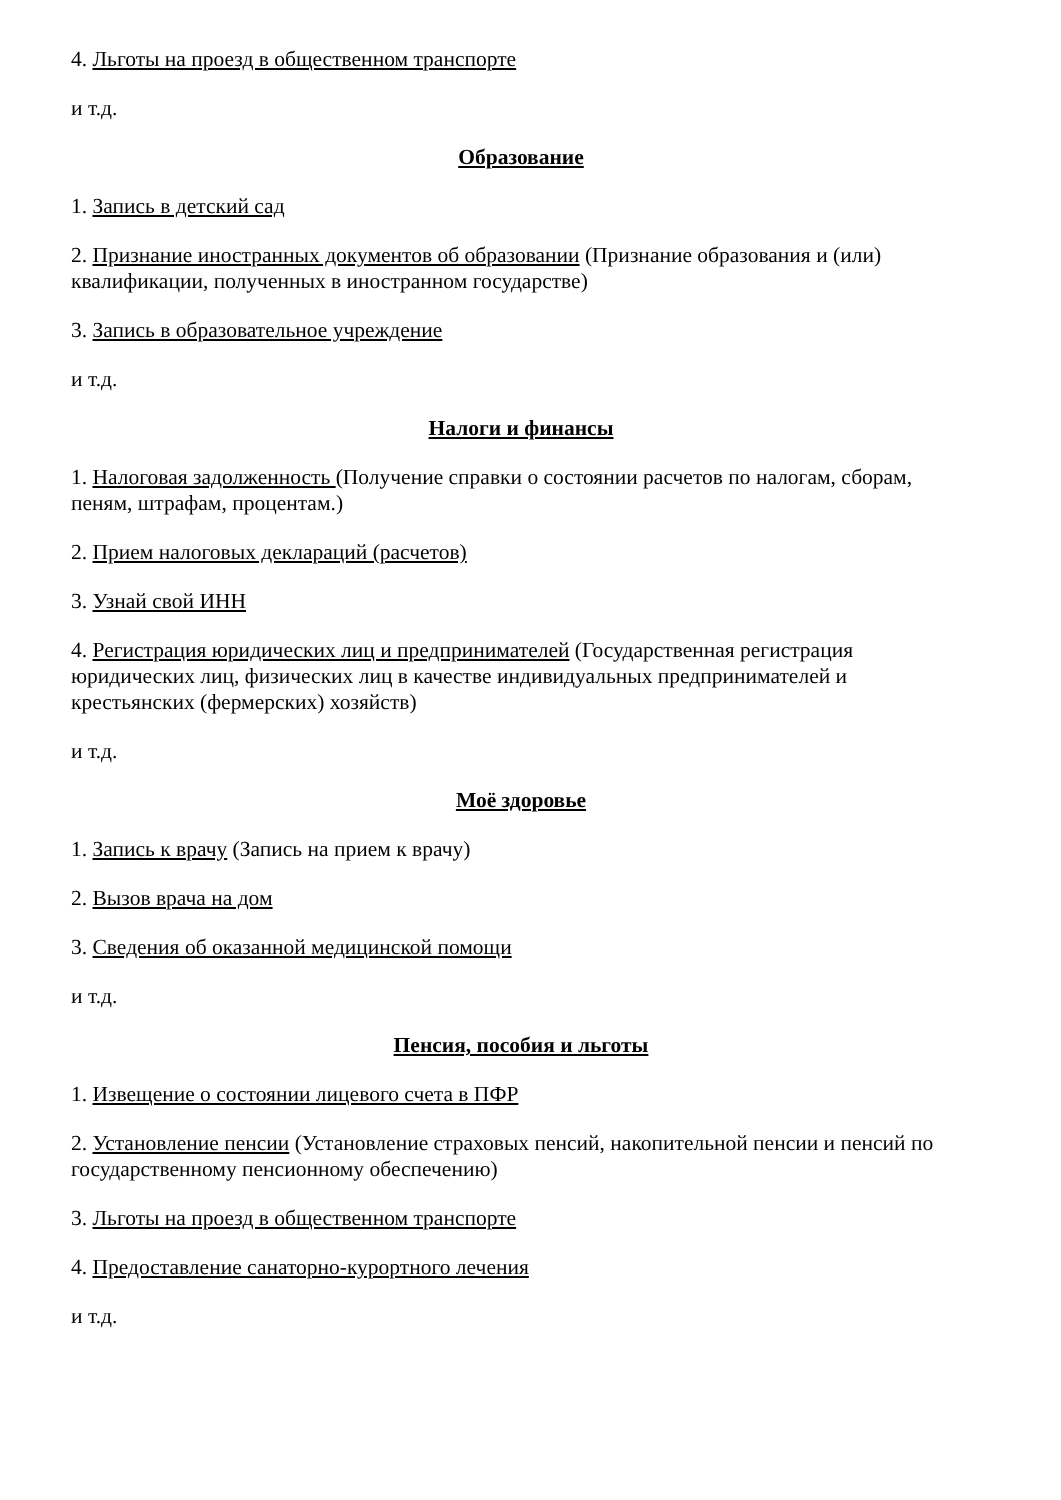4. Льготы на проезд в общественном транспорте
и т.д.
Образование
1. Запись в детский сад
2. Признание иностранных документов об образовании (Признание образования и (или) квалификации, полученных в иностранном государстве)
3. Запись в образовательное учреждение
и т.д.
Налоги и финансы
1. Налоговая задолженность (Получение справки о состоянии расчетов по налогам, сборам, пеням, штрафам, процентам.)
2. Прием налоговых деклараций (расчетов)
3. Узнай свой ИНН
4. Регистрация юридических лиц и предпринимателей (Государственная регистрация юридических лиц, физических лиц в качестве индивидуальных предпринимателей и крестьянских (фермерских) хозяйств)
и т.д.
Моё здоровье
1. Запись к врачу (Запись на прием к врачу)
2. Вызов врача на дом
3. Сведения об оказанной медицинской помощи
и т.д.
Пенсия, пособия и льготы
1. Извещение о состоянии лицевого счета в ПФР
2. Установление пенсии (Установление страховых пенсий, накопительной пенсии и пенсий по государственному пенсионному обеспечению)
3. Льготы на проезд в общественном транспорте
4. Предоставление санаторно-курортного лечения
и т.д.